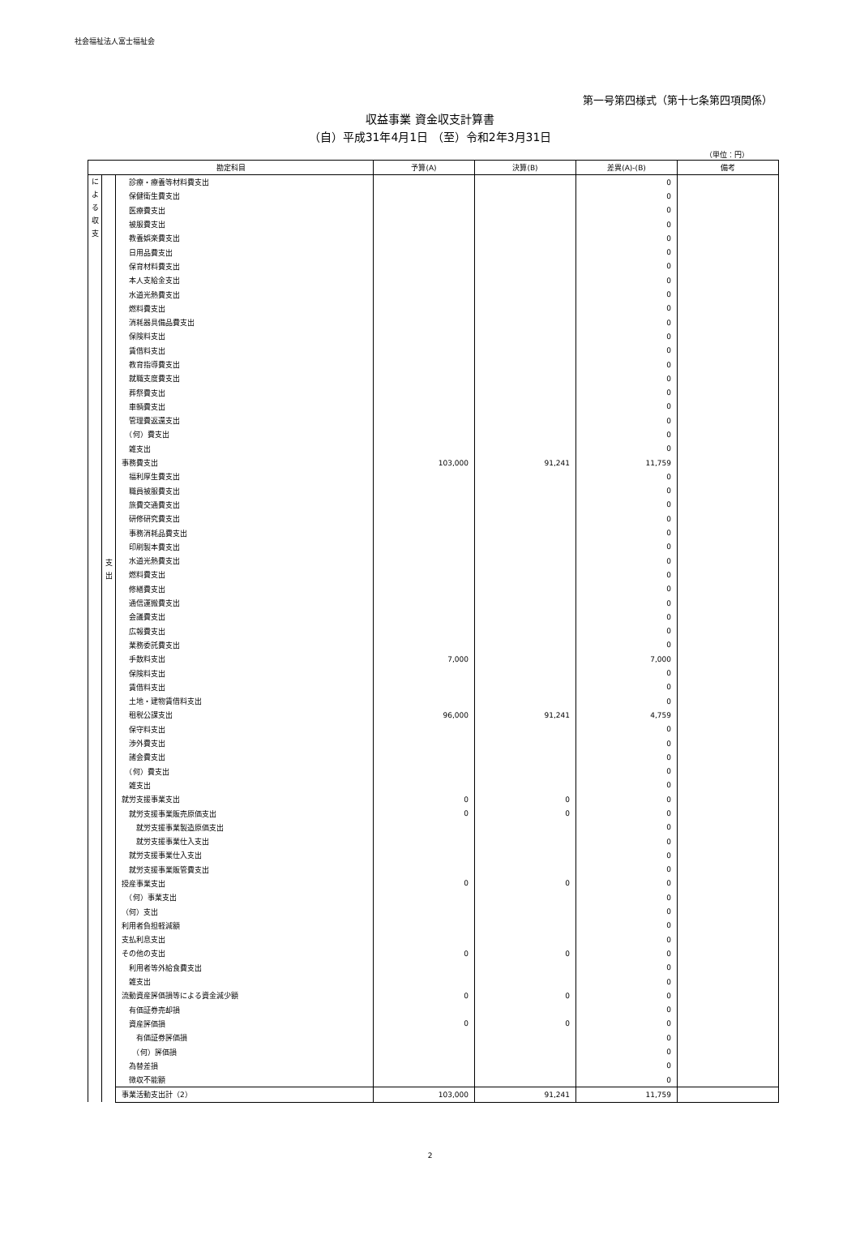社会福祉法人富士福祉会
第一号第四様式（第十七条第四項関係）
収益事業 資金収支計算書
（自）平成31年4月1日 （至）令和2年3月31日
（単位：円）
| 勘定科目 | | | 予算(A) | 決算(B) | 差異(A)-(B) | 備考 |
| --- | --- | --- | --- | --- | --- | --- |
| に よ る 収 支 | 支 出 | 診療・療養等材料費支出 | | | 0 | |
| | | 保健衛生費支出 | | | 0 | |
| | | 医療費支出 | | | 0 | |
| | | 被服費支出 | | | 0 | |
| | | 教養娯楽費支出 | | | 0 | |
| | | 日用品費支出 | | | 0 | |
| | | 保育材料費支出 | | | 0 | |
| | | 本人支給金支出 | | | 0 | |
| | | 水道光熱費支出 | | | 0 | |
| | | 燃料費支出 | | | 0 | |
| | | 消耗器具備品費支出 | | | 0 | |
| | | 保険料支出 | | | 0 | |
| | | 賃借料支出 | | | 0 | |
| | | 教育指導費支出 | | | 0 | |
| | | 就職支度費支出 | | | 0 | |
| | | 葬祭費支出 | | | 0 | |
| | | 車輌費支出 | | | 0 | |
| | | 管理費返還支出 | | | 0 | |
| | | （何）費支出 | | | 0 | |
| | | 雑支出 | | | 0 | |
| | | 事務費支出 | 103,000 | 91,241 | 11,759 | |
| | | 福利厚生費支出 | | | 0 | |
| | | 職員被服費支出 | | | 0 | |
| | | 旅費交通費支出 | | | 0 | |
| | | 研修研究費支出 | | | 0 | |
| | | 事務消耗品費支出 | | | 0 | |
| | | 印刷製本費支出 | | | 0 | |
| | | 水道光熱費支出 | | | 0 | |
| | | 燃料費支出 | | | 0 | |
| | | 修繕費支出 | | | 0 | |
| | | 通信運搬費支出 | | | 0 | |
| | | 会議費支出 | | | 0 | |
| | | 広報費支出 | | | 0 | |
| | | 業務委託費支出 | | | 0 | |
| | | 手数料支出 | 7,000 | | 7,000 | |
| | | 保険料支出 | | | 0 | |
| | | 賃借料支出 | | | 0 | |
| | | 土地・建物賃借料支出 | | | 0 | |
| | | 租税公課支出 | 96,000 | 91,241 | 4,759 | |
| | | 保守料支出 | | | 0 | |
| | | 渉外費支出 | | | 0 | |
| | | 諸会費支出 | | | 0 | |
| | | （何）費支出 | | | 0 | |
| | | 雑支出 | | | 0 | |
| | | 就労支援事業支出 | 0 | 0 | 0 | |
| | | 就労支援事業販売原価支出 | 0 | 0 | 0 | |
| | | 就労支援事業製造原価支出 | | | 0 | |
| | | 就労支援事業仕入支出 | | | 0 | |
| | | 就労支援事業仕入支出 | | | 0 | |
| | | 就労支援事業販管費支出 | | | 0 | |
| | | 授産事業支出 | 0 | 0 | 0 | |
| | | （何）事業支出 | | | 0 | |
| | | （何）支出 | | | 0 | |
| | | 利用者負担軽減額 | | | 0 | |
| | | 支払利息支出 | | | 0 | |
| | | その他の支出 | 0 | 0 | 0 | |
| | | 利用者等外給食費支出 | | | 0 | |
| | | 雑支出 | | | 0 | |
| | | 流動資産評価損等による資金減少額 | 0 | 0 | 0 | |
| | | 有価証券売却損 | | | 0 | |
| | | 資産評価損 | 0 | 0 | 0 | |
| | | 有価証券評価損 | | | 0 | |
| | | （何）評価損 | | | 0 | |
| | | 為替差損 | | | 0 | |
| | | 徴収不能額 | | | 0 | |
| | | 事業活動支出計（2） | 103,000 | 91,241 | 11,759 | |
2